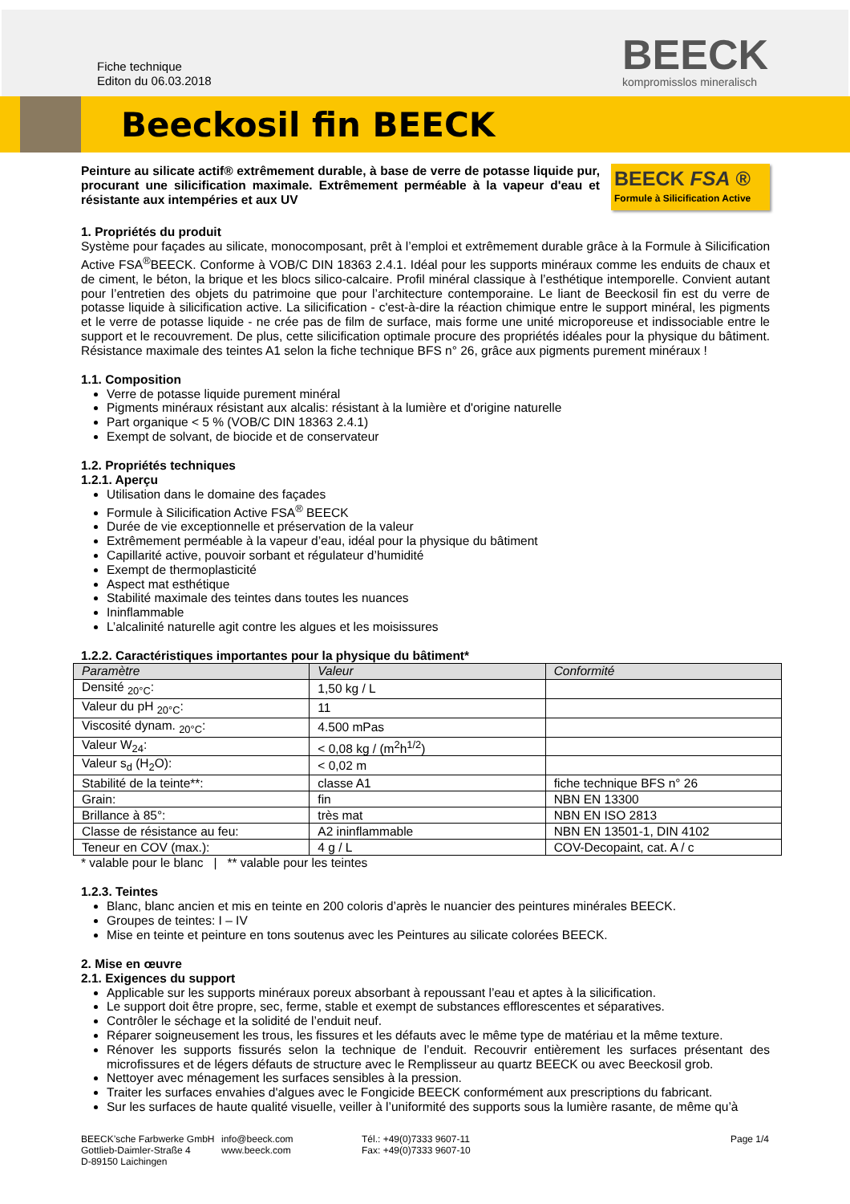Fiche technique
Editon du 06.03.2018
BEECK
kompromisslos mineralisch
Beeckosil fin BEECK
Peinture au silicate actif® extrêmement durable, à base de verre de potasse liquide pur, procurant une silicification maximale. Extrêmement perméable à la vapeur d'eau et résistante aux intempéries et aux UV
BEECK FSA ®
Formule à Silicification Active
1. Propriétés du produit
Système pour façades au silicate, monocomposant, prêt à l’emploi et extrêmement durable grâce à la Formule à Silicification Active FSA<sup>®</sup>BEECK. Conforme à VOB/C DIN 18363 2.4.1. Idéal pour les supports minéraux comme les enduits de chaux et de ciment, le béton, la brique et les blocs silico-calcaire. Profil minéral classique à l’esthétique intemporelle. Convient autant pour l’entretien des objets du patrimoine que pour l’architecture contemporaine. Le liant de Beeckosil fin est du verre de potasse liquide à silicification active. La silicification - c'est-à-dire la réaction chimique entre le support minéral, les pigments et le verre de potasse liquide - ne crée pas de film de surface, mais forme une unité microporeuse et indissociable entre le support et le recouvrement. De plus, cette silicification optimale procure des propriétés idéales pour la physique du bâtiment. Résistance maximale des teintes A1 selon la fiche technique BFS n° 26, grâce aux pigments purement minéraux !
1.1. Composition
Verre de potasse liquide purement minéral
Pigments minéraux résistant aux alcalis: résistant à la lumière et d'origine naturelle
Part organique < 5 % (VOB/C DIN 18363 2.4.1)
Exempt de solvant, de biocide et de conservateur
1.2. Propriétés techniques
1.2.1. Aperçu
Utilisation dans le domaine des façades
Formule à Silicification Active FSA<sup>®</sup> BEECK
Durée de vie exceptionnelle et préservation de la valeur
Extrêmement perméable à la vapeur d’eau, idéal pour la physique du bâtiment
Capillarité active, pouvoir sorbant et régulateur d’humidité
Exempt de thermoplasticité
Aspect mat esthétique
Stabilité maximale des teintes dans toutes les nuances
Ininflammable
L’alcalinité naturelle agit contre les algues et les moisissures
1.2.2. Caractéristiques importantes pour la physique du bâtiment*
| Paramètre | Valeur | Conformité |
| --- | --- | --- |
| Densité <sub>20°C</sub>: | 1,50 kg / L | |
| Valeur du pH <sub>20°C</sub>: | 11 | |
| Viscosité dynam. <sub>20°C</sub>: | 4.500 mPas | |
| Valeur W<sub>24</sub>: | < 0,08 kg / (m<sup>2</sup>h<sup>1/2</sup>) | |
| Valeur s<sub>d</sub> (H<sub>2</sub>O): | < 0,02 m | |
| Stabilité de la teinte**: | classe A1 | fiche technique BFS n° 26 |
| Grain: | fin | NBN EN 13300 |
| Brillance à 85°: | très mat | NBN EN ISO 2813 |
| Classe de résistance au feu: | A2 ininflammable | NBN EN 13501-1, DIN 4102 |
| Teneur en COV (max.): | 4 g / L | COV-Decopaint, cat. A / c |
* valable pour le blanc | ** valable pour les teintes
1.2.3. Teintes
Blanc, blanc ancien et mis en teinte en 200 coloris d’après le nuancier des peintures minérales BEECK.
Groupes de teintes: I – IV
Mise en teinte et peinture en tons soutenus avec les Peintures au silicate colorées BEECK.
2. Mise en œuvre
2.1. Exigences du support
Applicable sur les supports minéraux poreux absorbant à repoussant l’eau et aptes à la silicification.
Le support doit être propre, sec, ferme, stable et exempt de substances efflorescentes et séparatives.
Contrôler le séchage et la solidité de l’enduit neuf.
Réparer soigneusement les trous, les fissures et les défauts avec le même type de matériau et la même texture.
Rénover les supports fissurés selon la technique de l’enduit. Recouvrir entièrement les surfaces présentant des microfissures et de légers défauts de structure avec le Remplisseur au quartz BEECK ou avec Beeckosil grob.
Nettoyer avec ménagement les surfaces sensibles à la pression.
Traiter les surfaces envahies d'algues avec le Fongicide BEECK conformément aux prescriptions du fabricant.
Sur les surfaces de haute qualité visuelle, veiller à l’uniformité des supports sous la lumière rasante, de même qu’à
BEECK’sche Farbwerke GmbH
Gottlieb-Daimler-Straße 4
D-89150 Laichingen
info@beeck.com
www.beeck.com
Tél.: +49(0)7333 9607-11
Fax: +49(0)7333 9607-10
Page 1/4